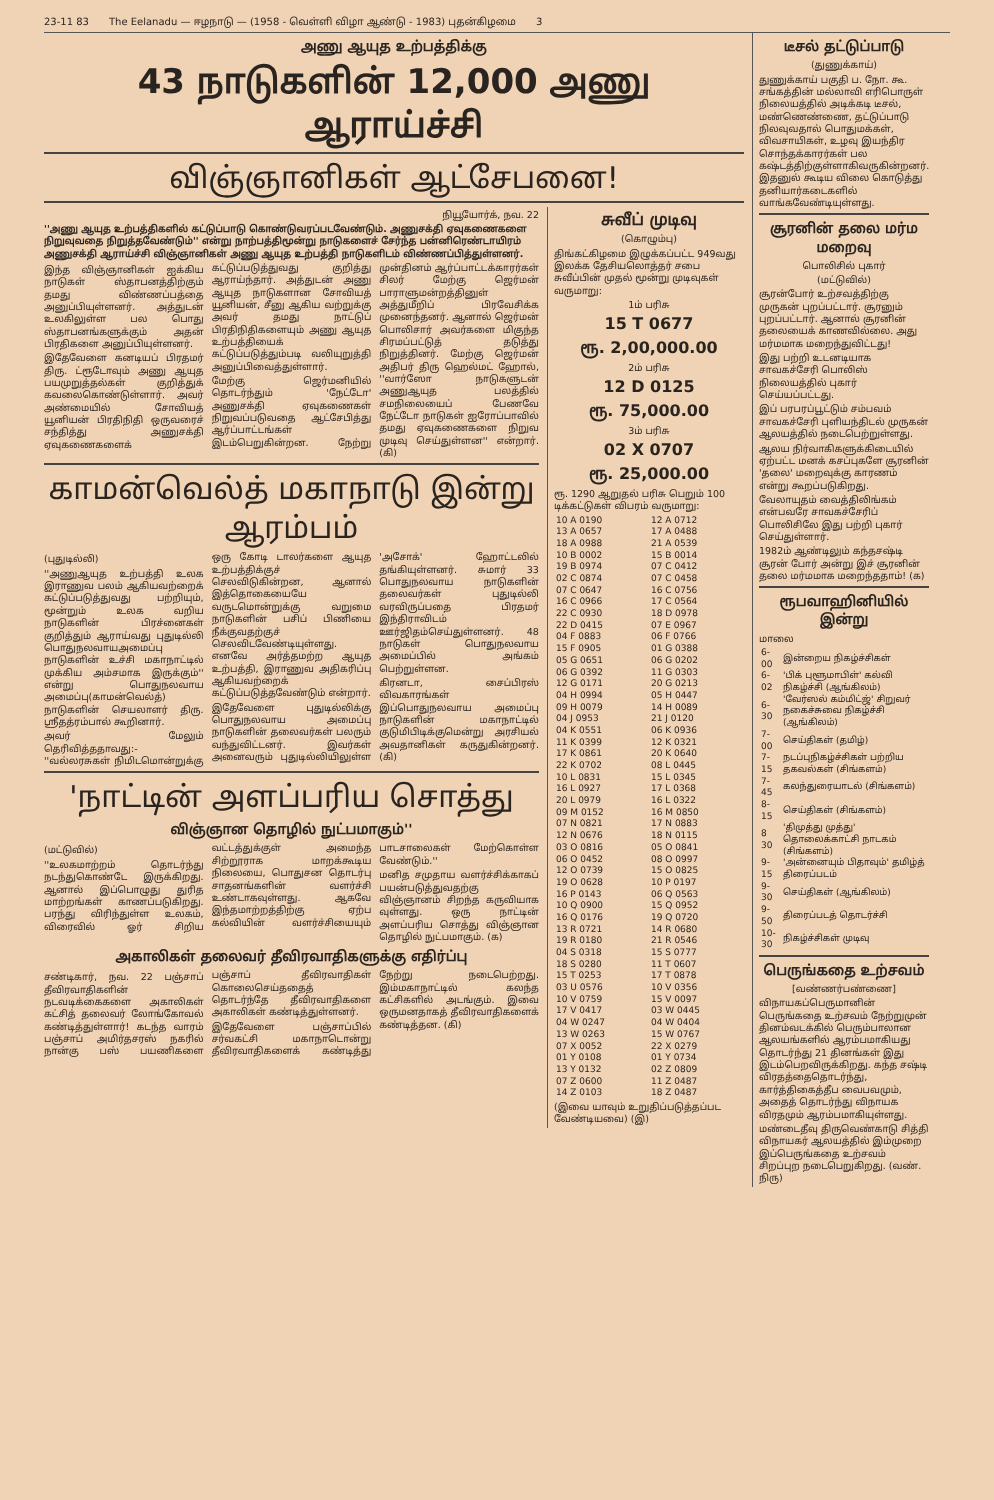23-11 83 The Eelanadu — ஈழநாடு — (1958 - வெள்ளி விழா ஆண்டு - 1983) புதன்கிழமை 3
அணு ஆயுத உற்பத்திக்கு
43 நாடுகளின் 12,000 அணு ஆராய்ச்சி
விஞ்ஞானிகள் ஆட்சேபனை!
நியூயோர்க், நவ. 22
''அணு ஆயுத உற்பத்திகளில் கட்டுப்பாடு கொண்டுவரப்படவேண்டும். அணுசக்தி ஏவுகணைகளை நிறுவுவதை நிறுத்தவேண்டும்'' என்று நாற்பத்திமூன்று நாடுகளைச் சேர்ந்த பன்னிரெண்டாயிரம் அணுசக்தி ஆராய்ச்சி விஞ்ஞானிகள் அணு ஆயுத உற்பத்தி நாடுகளிடம் விண்ணப்பித்துள்ளனர்.
இந்த விஞ்ஞானிகள் ஐக்கிய நாடுகள் ஸ்தாபனத்திற்கும் தமது விண்ணப்பத்தை அனுப்பியுள்ளனர். அத்துடன் உலகிலுள்ள பல பொது ஸ்தாபனங்களுக்கும் அதன் பிரதிகளை அனுப்பியுள்ளனர்.
இதேவேளை கனடியப் பிரதமர் திரு. ட்ரூடோவும் அணு ஆயுத பயமுறுத்தல்கள் குறித்துக் கவலைகொண்டுள்ளார். அவர் அண்மையில் சோவியத் யூனியன் பிரதிநிதி ஒருவரைச் சந்தித்து அணுசக்தி ஏவுகணைகளைக் கட்டுப்படுத்துவது குறித்து ஆராய்ந்தார். அத்துடன் அணு ஆயுத நாடுகளான சோவியத் யூனியன், சீனு ஆகிய வற்றுக்கு அவர் தமது நாட்டுப் பிரதிநிதிகளையும் அணு ஆயுத உற்பத்தியைக் கட்டுப்படுத்தும்படி வலியுறுத்தி அனுப்பிவைத்துள்ளார்.
மேற்கு ஜெர்மனியில் தொடர்ந்தும் 'நேட்டோ' அணுசக்தி ஏவுகணைகள் நிறுவப்படுவதை ஆட்சேபித்து ஆர்ப்பாட்டங்கள் இடம்பெறுகின்றன. நேற்று முன்தினம் ஆர்ப்பாட்டக்காரர்கள் சிலர் மேற்கு ஜெர்மன் பாராளுமன்றத்தினுள் அத்துமீறிப் பிரவேசிக்க முனைந்தனர். ஆனால் ஜெர்மன் பொலிசார் அவர்களை மிகுந்த சிரமப்பட்டுத் தடுத்து நிறுத்தினர். மேற்கு ஜெர்மன் அதிபர் திரு ஹெல்மட் ஹோல், ''வார்ஸோ நாடுகளுடன் அணுஆயுத பலத்தில் சமநிலையைப் பேணவே நேட்டோ நாடுகள் ஐரோப்பாவில் தமது ஏவுகணைகளை நிறுவ முடிவு செய்துள்ளன'' என்றார். (கி)
காமன்வெல்த் மகாநாடு இன்று ஆரம்பம்
(புதுடில்லி)
''அணுஆயுத உற்பத்தி உலக இராணுவ பலம் ஆகியவற்றைக் கட்டுப்படுத்துவது பற்றியும், மூன்றும் உலக வறிய நாடுகளின் பிரச்னைகள் குறித்தும் ஆராய்வது புதுடில்லி பொதுநலவாயஅமைப்பு நாடுகளின் உச்சி மகாநாட்டில் முக்கிய அம்சமாக இருக்கும்'' என்று பொதுநலவாய அமைப்பு(காமன்வெல்த்) நாடுகளின் செயலாளர் திரு. ஸ்ரீதத்ரம்பால் கூறினார்.
அவர் மேலும் தெரிவித்ததாவது:- ''வல்லரசுகள் நிமிடமொன்றுக்கு ஒரு கோடி டாலர்களை ஆயுத உற்பத்திக்குச் செலவிடுகின்றன, ஆனால் இத்தொகையையே வருடமொன்றுக்கு வறுமை நாடுகளின் பசிப் பிணியை நீக்குவதற்குச் செலவிடவேண்டியுள்ளது. எனவே அர்த்தமற்ற ஆயுத உற்பத்தி, இராணுவ அதிகரிப்பு ஆகியவற்றைக் கட்டுப்படுத்தவேண்டும் என்றார்.
இதேவேளை புதுடில்லிக்கு பொதுநலவாய அமைப்பு நாடுகளின் தலைவர்கள் பலரும் வந்துவிட்டனர். இவர்கள் அனைவரும் புதுடில்லியிலுள்ள 'அசோக்' ஹோட்டலில் தங்கியுள்ளனர். சுமார் 33 பொதுநலவாய நாடுகளின் தலைவர்கள் புதுடில்லி வரவிருப்பதை பிரதமர் இந்திராவிடம் ஊர்ஜிதம்செய்துள்ளனர். 48 நாடுகள் பொதுநலவாய அமைப்பில் அங்கம் பெற்றுள்ளன.
கிரனடா, சைப்பிரஸ் விவகாரங்கள் இப்பொதுநலவாய அமைப்பு நாடுகளின் மகாநாட்டில் குடுமிபிடிக்குமென்று அரசியல் அவதானிகள் கருதுகின்றனர். (கி)
'நாட்டின் அளப்பரிய சொத்து
விஞ்ஞான தொழில் நுட்பமாகும்''
(மட்டுவில்)
''உலகமாற்றம் தொடர்ந்து நடந்துகொண்டே இருக்கிறது. ஆனால் இப்பொழுது துரித மாற்றங்கள் காணப்படுகிறது. பரந்து விரிந்துள்ள உலகம், விரைவில் ஓர் சிறிய வட்டத்துக்குள் அமைந்த சிற்றூராக மாறக்கூடிய நிலையை, பொதுசன தொடர்பு சாதனங்களின் வளர்ச்சி உண்டாகவுள்ளது. ஆகவே இந்தமாற்றத்திற்கு ஏற்ப கல்வியின் வளர்ச்சியையும் பாடசாலைகள் மேற்கொள்ள வேண்டும்.''
மனித சமுதாய வளர்ச்சிக்காகப் பயன்படுத்துவதற்கு விஞ்ஞானம் சிறந்த கருவியாக வுள்ளது. ஒரு நாட்டின் அளப்பரிய சொத்து விஞ்ஞான தொழில் நுட்பமாகும். (க)
அகாலிகள் தலைவர் தீவிரவாதிகளுக்கு எதிர்ப்பு
சண்டிகார், நவ. 22 பஞ்சாப் தீவிரவாதிகளின் நடவடிக்கைகளை அகாலிகள் கட்சித் தலைவர் லோங்கோவல் கண்டித்துள்ளார்! கடந்த வாரம் பஞ்சாப் அமிர்தசரஸ் நகரில் நான்கு பஸ் பயணிகளை பஞ்சாப் தீவிரவாதிகள் கொலைசெய்ததைத் தொடர்ந்தே தீவிரவாதிகளை அகாலிகள் கண்டித்துள்ளனர்.
இதேவேளை பஞ்சாப்பில் சர்வகட்சி மகாநாடொன்று தீவிரவாதிகளைக் கண்டித்து நேற்று நடைபெற்றது. இம்மகாநாட்டில் கலந்த கட்சிகளில் அடங்கும். இவை ஒருமனதாகத் தீவிரவாதிகளைக் கண்டித்தன. (கி)
சுவீப் முடிவு
(கொழும்பு)
திங்கட்கிழமை இழுக்கப்பட்ட 949வது இலக்க தேசியலொத்தர் சபை சுவீப்பின் முதல் மூன்று முடிவுகள் வருமாறு:
1ம் பரிசு
15 T 0677
ரூ. 2,00,000.00
2ம் பரிசு
12 D 0125
ரூ. 75,000.00
3ம் பரிசு
02 X 0707
ரூ. 25,000.00
ரூ. 1290 ஆறுதல் பரிசு பெறும் 100 டிக்கட்டுகள் விபரம் வருமாறு:
| 10 A 0190 | 12 A 0712 |
| 13 A 0657 | 17 A 0488 |
| 18 A 0988 | 21 A 0539 |
| 10 B 0002 | 15 B 0014 |
| 19 B 0974 | 07 C 0412 |
| 02 C 0874 | 07 C 0458 |
| 07 C 0647 | 16 C 0756 |
| 16 C 0966 | 17 C 0564 |
| 22 C 0930 | 18 D 0978 |
| 22 D 0415 | 07 E 0967 |
| 04 F 0883 | 06 F 0766 |
| 15 F 0905 | 01 G 0388 |
| 05 G 0651 | 06 G 0202 |
| 06 G 0392 | 11 G 0303 |
| 12 G 0171 | 20 G 0213 |
| 04 H 0994 | 05 H 0447 |
| 09 H 0079 | 14 H 0089 |
| 04 J 0953 | 21 J 0120 |
| 04 K 0551 | 06 K 0936 |
| 11 K 0399 | 12 K 0321 |
| 17 K 0861 | 20 K 0640 |
| 22 K 0702 | 08 L 0445 |
| 10 L 0831 | 15 L 0345 |
| 16 L 0927 | 17 L 0368 |
| 20 L 0979 | 16 L 0322 |
| 09 M 0152 | 16 M 0850 |
| 07 N 0821 | 17 N 0883 |
| 12 N 0676 | 18 N 0115 |
| 03 O 0816 | 05 O 0841 |
| 06 O 0452 | 08 O 0997 |
| 12 O 0739 | 15 O 0825 |
| 19 O 0628 | 10 P 0197 |
| 16 P 0143 | 06 Q 0563 |
| 10 Q 0900 | 15 Q 0952 |
| 16 Q 0176 | 19 Q 0720 |
| 13 R 0721 | 14 R 0680 |
| 19 R 0180 | 21 R 0546 |
| 04 S 0318 | 15 S 0777 |
| 18 S 0280 | 11 T 0607 |
| 15 T 0253 | 17 T 0878 |
| 03 U 0576 | 10 V 0356 |
| 10 V 0759 | 15 V 0097 |
| 17 V 0417 | 03 W 0445 |
| 04 W 0247 | 04 W 0404 |
| 13 W 0263 | 15 W 0767 |
| 07 X 0052 | 22 X 0279 |
| 01 Y 0108 | 01 Y 0734 |
| 13 Y 0132 | 02 Z 0809 |
| 07 Z 0600 | 11 Z 0487 |
| 14 Z 0103 | 18 Z 0487 |
(இவை யாவும் உறுதிப்படுத்தப்பட வேண்டியவை) (இ)
டீசல் தட்டுப்பாடு
(துணுக்காய்)
துணுக்காய் பகுதி ப. நோ. கூ. சங்கத்தின் மல்லாவி எரிபொருள் நிலையத்தில் அடிக்கடி டீசல், மண்ணெண்ணை, தட்டுப்பாடு நிலவுவதால் பொதுமக்கள், விவசாயிகள், உழவு இயந்திர சொந்தக்காரர்கள் பல கஷ்டத்திற்குள்ளாகிவருகின்றனர். இதனுல் கூடிய விலை கொடுத்து தனியார்கடைகளில் வாங்கவேண்டியுள்ளது.
சூரனின் தலை மர்ம மறைவு
பொலிசில் புகார்
(மட்டுவில்)
சூரன்போர் உற்சவத்திற்கு முருகன் புறப்பட்டார். சூரனும் புறப்பட்டார். ஆனால் சூரனின் தலையைக் காணவில்லை. அது மர்மமாக மறைந்துவிட்டது!
இது பற்றி உடனடியாக சாவகச்சேரி பொலிஸ் நிலையத்தில் புகார் செய்யப்பட்டது.
இப் பரபரப்பூட்டும் சம்பவம் சாவகச்சேரி புளியந்திடல் முருகன் ஆலயத்தில் நடைபெற்றுள்ளது.
ஆலய நிர்வாகிகளுக்கிடையில் ஏற்பட்ட மனக் கசப்புகளே சூரனின் 'தலை' மறைவுக்கு காரணம் என்று கூறப்படுகிறது.
வேலாயுதம் வைத்திலிங்கம் என்பவரே சாவகச்சேரிப் பொலிசிலே இது பற்றி புகார் செய்துள்ளார்.
1982ம் ஆண்டிலும் கந்தசஷ்டி சூரன் போர் அன்று இச் சூரனின் தலை மர்மமாக மறைந்ததாம்! (க)
ரூபவாஹினியில் இன்று
மாலை
| 6-00 | இன்றைய நிகழ்ச்சிகள் |
| 6-02 | 'பிக் புளூமாபிள்' கல்வி நிகழ்ச்சி (ஆங்கிலம்) |
| 6-30 | 'வேர்ஸல் கம்மிட்ஜ்' சிறுவர் நகைச்சுவை நிகழ்ச்சி (ஆங்கிலம்) |
| 7-00 | செய்திகள் (தமிழ்) |
| 7-15 | நடப்புநிகழ்ச்சிகள் பற்றிய தகவல்கள் (சிங்களம்) |
| 7-45 | கலந்துரையாடல் (சிங்களம்) |
| 8-15 | செய்திகள் (சிங்களம்) |
| 8 30 | 'திமுத்து முத்து' தொலைக்காட்சி நாடகம் (சிங்களம்) |
| 9-15 | 'அன்னையும் பிதாவும்' தமிழ்த் திரைப்படம் |
| 9-30 | செய்திகள் (ஆங்கிலம்) |
| 9-50 | திரைப்படத் தொடர்ச்சி |
| 10-30 | நிகழ்ச்சிகள் முடிவு |
பெருங்கதை உற்சவம்
[வண்ணர்பண்ணை]
விநாயகப்பெருமானின் பெருங்கதை உற்சவம் நேற்றுமுன் தினம்வடக்கில் பெரும்பாலான ஆலயங்களில் ஆரம்பமாகியது தொடர்ந்து 21 தினங்கள் இது இடம்பெறவிருக்கிறது. கந்த சஷ்டி விரதத்தைதொடர்ந்து, கார்த்திகைத்தீப வைபவமும், அதைத் தொடர்ந்து விநாயக விரதமும் ஆரம்பமாகியுள்ளது.
மண்டைதீவு திருவெண்காடு சித்தி விநாயகர் ஆலயத்தில் இம்முறை இப்பெருங்கதை உற்சவம் சிறப்புற நடைபெறுகிறது. (வண். நிரு)